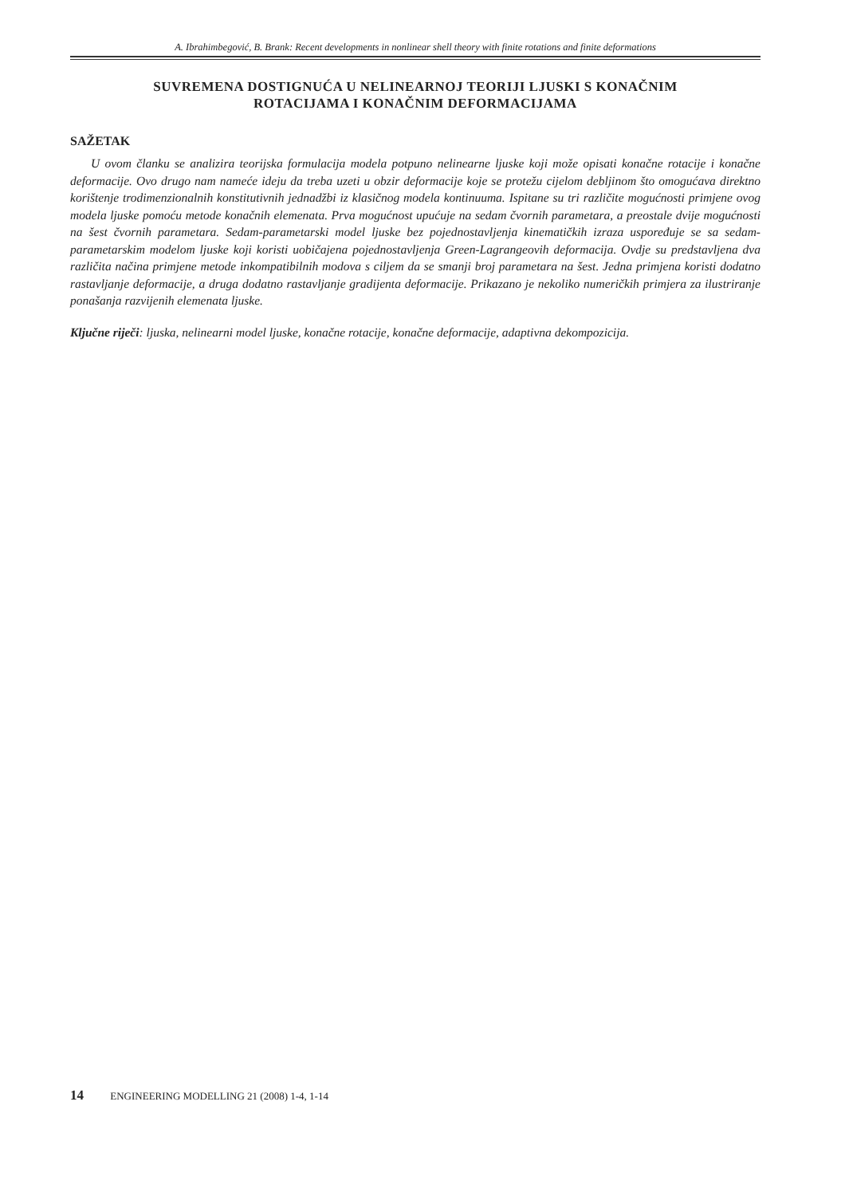A. Ibrahimbegović, B. Brank: Recent developments in nonlinear shell theory with finite rotations and finite deformations
SUVREMENA DOSTIGNUĆA U NELINEARNOJ TEORIJI LJUSKI S KONAČNIM
ROTACIJAMA I KONAČNIM DEFORMACIJAMA
SAŽETAK
U ovom članku se analizira teorijska formulacija modela potpuno nelinearne ljuske koji može opisati konačne rotacije i konačne deformacije. Ovo drugo nam nameće ideju da treba uzeti u obzir deformacije koje se protežu cijelom debljinom što omogućava direktno korištenje trodimenzionalnih konstitutivnih jednadžbi iz klasičnog modela kontinuuma. Ispitane su tri različite mogućnosti primjene ovog modela ljuske pomoću metode konačnih elemenata. Prva mogućnost upućuje na sedam čvornih parametara, a preostale dvije mogućnosti na šest čvornih parametara. Sedam-parametarski model ljuske bez pojednostavljenja kinematičkih izraza uspoređuje se sa sedam-parametarskim modelom ljuske koji koristi uobičajena pojednostavljenja Green-Lagrangeovih deformacija. Ovdje su predstavljena dva različita načina primjene metode inkompatibilnih modova s ciljem da se smanji broj parametara na šest. Jedna primjena koristi dodatno rastavljanje deformacije, a druga dodatno rastavljanje gradijenta deformacije. Prikazano je nekoliko numeričkih primjera za ilustriranje ponašanja razvijenih elemenata ljuske.
Ključne riječi: ljuska, nelinearni model ljuske, konačne rotacije, konačne deformacije, adaptivna dekompozicija.
14 ENGINEERING MODELLING 21 (2008) 1-4, 1-14